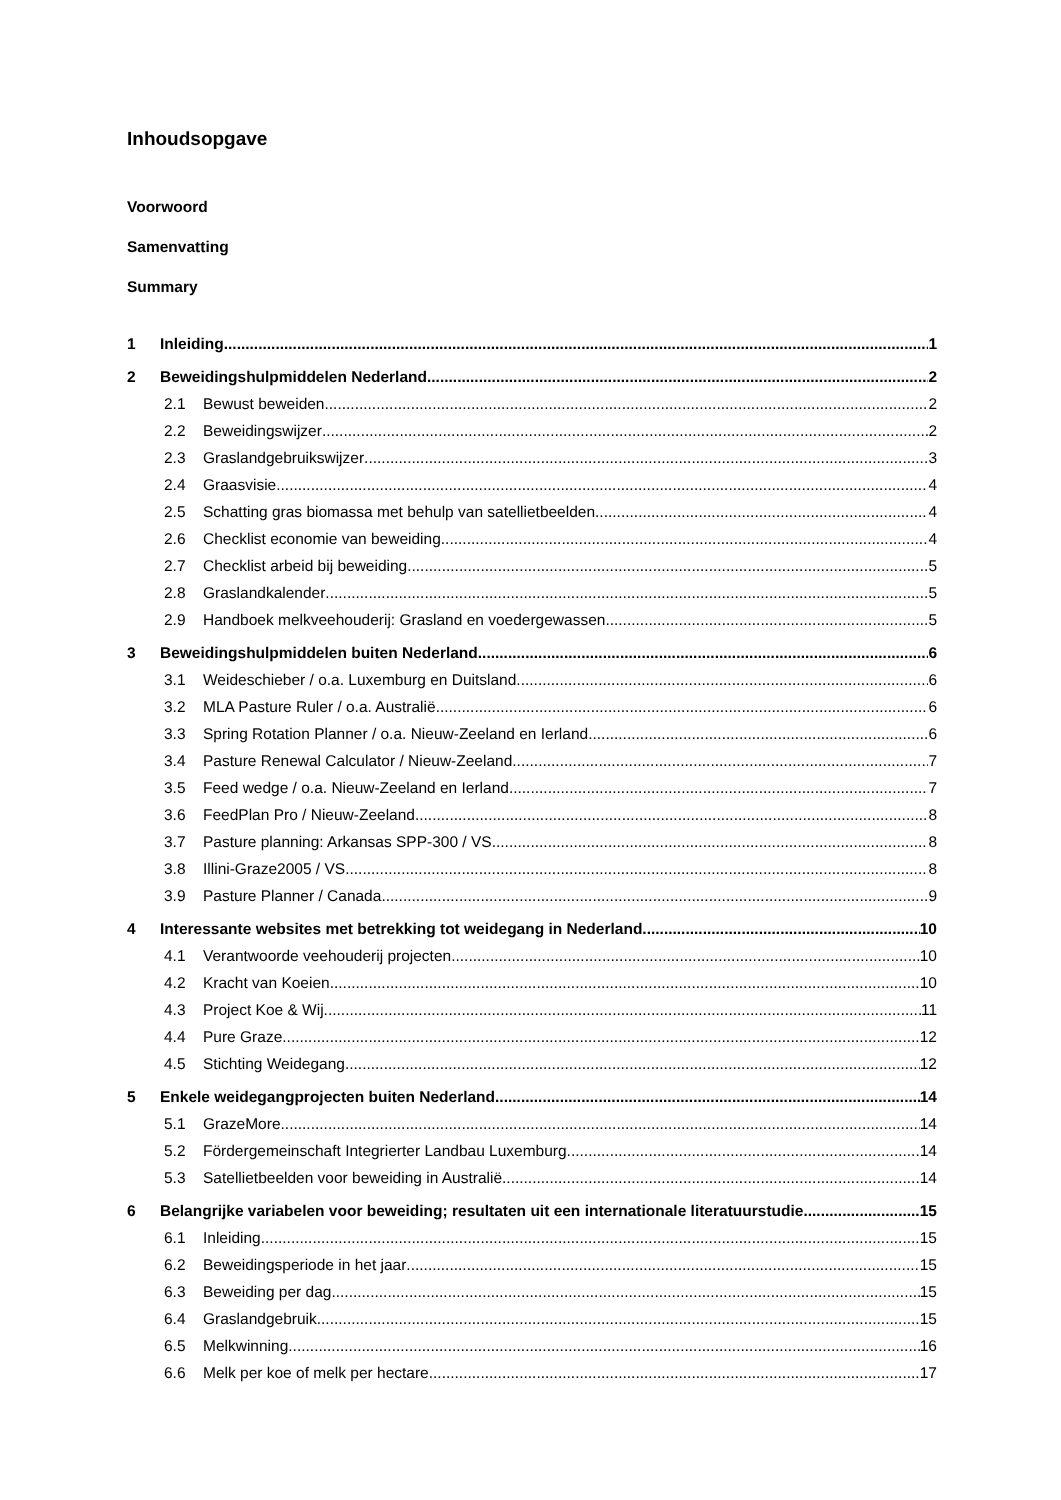Inhoudsopgave
Voorwoord
Samenvatting
Summary
1 Inleiding 1
2 Beweidingshulpmiddelen Nederland 2
2.1 Bewust beweiden 2
2.2 Beweidingswijzer 2
2.3 Graslandgebruikswijzer 3
2.4 Graasvisie 4
2.5 Schatting gras biomassa met behulp van satellietbeelden 4
2.6 Checklist economie van beweiding 4
2.7 Checklist arbeid bij beweiding 5
2.8 Graslandkalender 5
2.9 Handboek melkveehouderij: Grasland en voedergewassen 5
3 Beweidingshulpmiddelen buiten Nederland 6
3.1 Weideschieber / o.a. Luxemburg en Duitsland 6
3.2 MLA Pasture Ruler / o.a. Australië 6
3.3 Spring Rotation Planner / o.a. Nieuw-Zeeland en Ierland 6
3.4 Pasture Renewal Calculator / Nieuw-Zeeland 7
3.5 Feed wedge / o.a. Nieuw-Zeeland en Ierland 7
3.6 FeedPlan Pro / Nieuw-Zeeland 8
3.7 Pasture planning: Arkansas SPP-300 / VS 8
3.8 Illini-Graze2005 / VS 8
3.9 Pasture Planner / Canada 9
4 Interessante websites met betrekking tot weidegang in Nederland 10
4.1 Verantwoorde veehouderij projecten 10
4.2 Kracht van Koeien 10
4.3 Project Koe & Wij 11
4.4 Pure Graze 12
4.5 Stichting Weidegang 12
5 Enkele weidegangprojecten buiten Nederland 14
5.1 GrazeMore 14
5.2 Fördergemeinschaft Integrierter Landbau Luxemburg 14
5.3 Satellietbeelden voor beweiding in Australië 14
6 Belangrijke variabelen voor beweiding; resultaten uit een internationale literatuurstudie 15
6.1 Inleiding 15
6.2 Beweidingsperiode in het jaar 15
6.3 Beweiding per dag 15
6.4 Graslandgebruik 15
6.5 Melkwinning 16
6.6 Melk per koe of melk per hectare 17